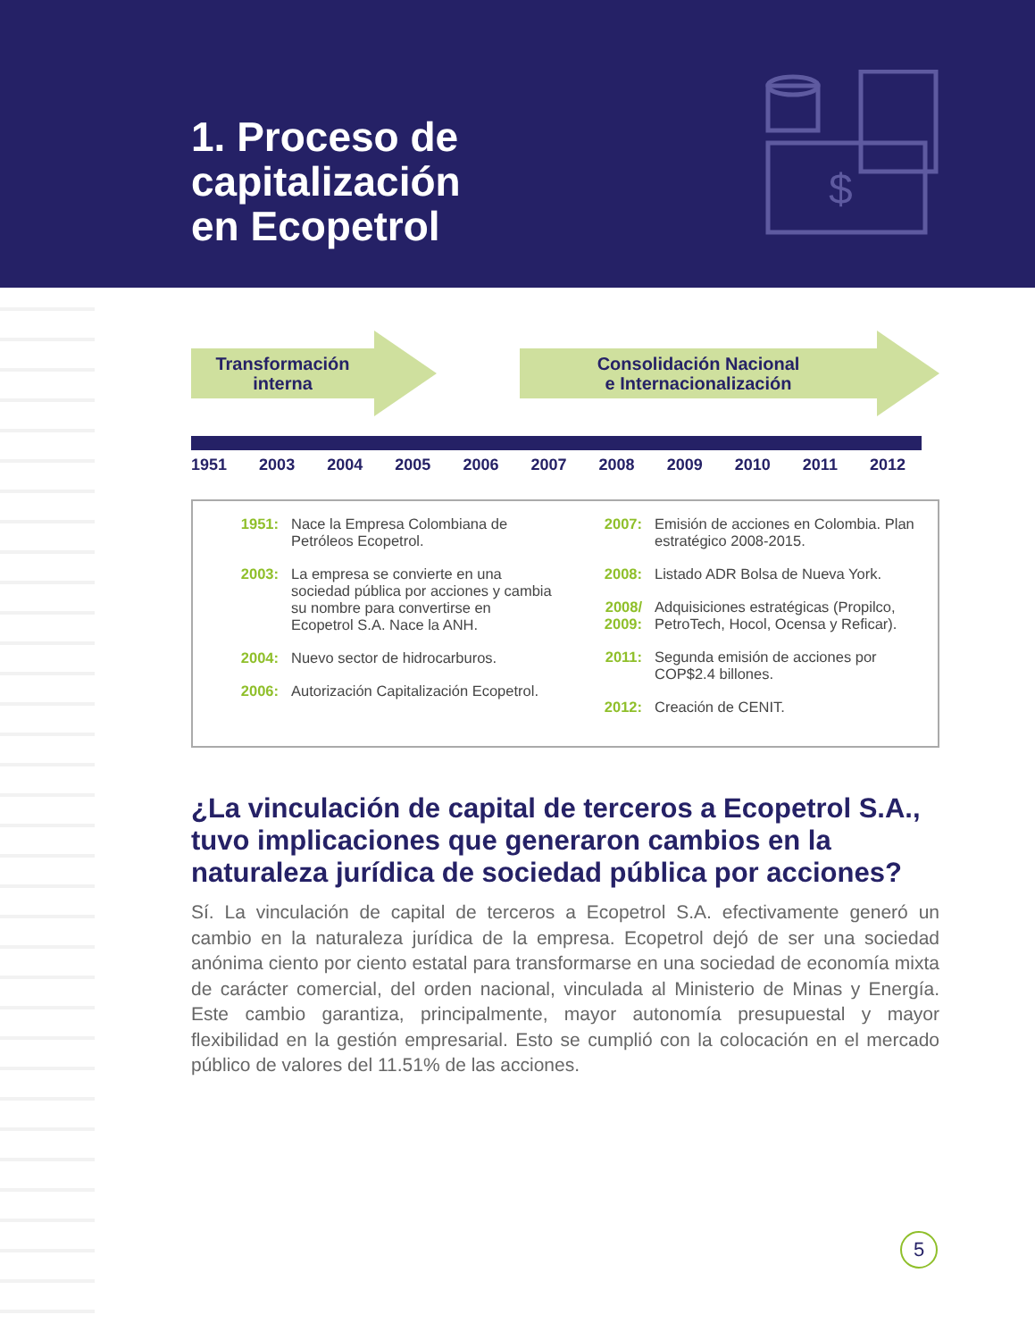1. Proceso de
capitalización
en Ecopetrol
$
Transformación
interna
Consolidación Nacional
e Internacionalización
1951 2003 2004 2005 2006 2007 2008 2009 2010 2011 2012
1951: Nace la Empresa Colombiana de Petróleos Ecopetrol.
2003: La empresa se convierte en una sociedad pública por acciones y cambia su nombre para convertirse en Ecopetrol S.A. Nace la ANH.
2004: Nuevo sector de hidrocarburos.
2006: Autorización Capitalización Ecopetrol.
2007: Emisión de acciones en Colombia. Plan estratégico 2008-2015.
2008: Listado ADR Bolsa de Nueva York.
2008/ 2009: Adquisiciones estratégicas (Propilco, PetroTech, Hocol, Ocensa y Reficar).
2011: Segunda emisión de acciones por COP$2.4 billones.
2012: Creación de CENIT.
¿La vinculación de capital de terceros a Ecopetrol S.A., tuvo implicaciones que generaron cambios en la naturaleza jurídica de sociedad pública por acciones?
Sí. La vinculación de capital de terceros a Ecopetrol S.A. efectivamente generó un cambio en la naturaleza jurídica de la empresa. Ecopetrol dejó de ser una sociedad anónima ciento por ciento estatal para transformarse en una sociedad de economía mixta de carácter comercial, del orden nacional, vinculada al Ministerio de Minas y Energía. Este cambio garantiza, principalmente, mayor autonomía presupuestal y mayor flexibilidad en la gestión empresarial. Esto se cumplió con la colocación en el mercado público de valores del 11.51% de las acciones.
5